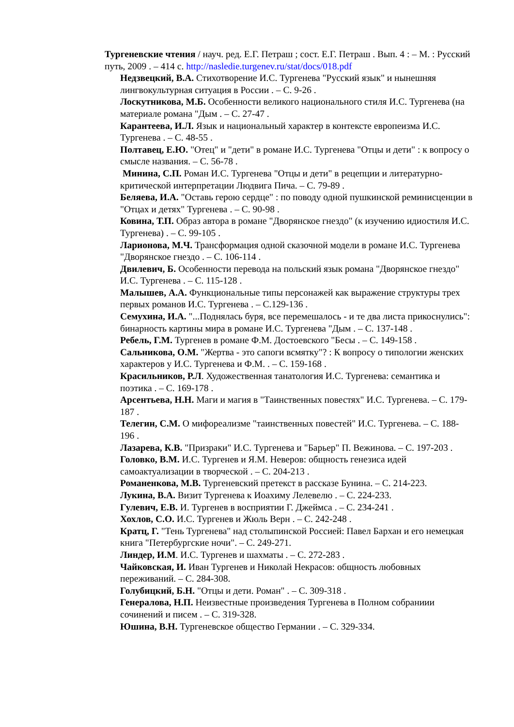Тургеневские чтения / науч. ред. Е.Г. Петраш ; сост. Е.Г. Петраш . Вып. 4 : – М. : Русский путь, 2009 . – 414 с. http://nasledie.turgenev.ru/stat/docs/018.pdf
Недзвецкий, В.А. Стихотворение И.С. Тургенева "Русский язык" и нынешняя лингвокультурная ситуация в России . – С. 9-26 .
Лоскутникова, М.Б. Особенности великого национального стиля И.С. Тургенева (на материале романа "Дым . – С. 27-47 .
Карантеева, И.Л. Язык и национальный характер в контексте европеизма И.С. Тургенева . – С. 48-55 .
Полтавец, Е.Ю. "Отец" и "дети" в романе И.С. Тургенева "Отцы и дети" : к вопросу о смысле названия. – С. 56-78 .
Минина, С.П. Роман И.С. Тургенева "Отцы и дети" в рецепции и литературно-критической интерпретации Людвига Пича. – С. 79-89 .
Беляева, И.А. "Оставь герою сердце" : по поводу одной пушкинской реминисценции в "Отцах и детях" Тургенева . – С. 90-98 .
Ковина, Т.П. Образ автора в романе "Дворянское гнездо" (к изучению идиостиля И.С. Тургенева) . – С. 99-105 .
Ларионова, М.Ч. Трансформация одной сказочной модели в романе И.С. Тургенева "Дворянское гнездо . – С. 106-114 .
Двилевич, Б. Особенности перевода на польский язык романа "Дворянское гнездо" И.С. Тургенева . – С. 115-128 .
Малышев, А.А. Функциональные типы персонажей как выражение структуры трех первых романов И.С. Тургенева . – С.129-136 .
Семухина, И.А. "...Поднялась буря, все перемешалось - и те два листа прикоснулись": бинарность картины мира в романе И.С. Тургенева "Дым . – С. 137-148 .
Ребель, Г.М. Тургенев в романе Ф.М. Достоевского "Бесы . – С. 149-158 .
Сальникова, О.М. "Жертва - это сапоги всмятку"? : К вопросу о типологии женских характеров у И.С. Тургенева и Ф.М. . – С. 159-168 .
Красильников, Р.Л. Художественная танатология И.С. Тургенева: семантика и поэтика . – С. 169-178 .
Арсентьева, Н.Н. Маги и магия в "Таинственных повестях" И.С. Тургенева. – С. 179-187 .
Телегин, С.М. О мифореализме "таинственных повестей" И.С. Тургенева. – С. 188-196 .
Лазарева, К.В. "Призраки" И.С. Тургенева и "Барьер" П. Вежинова. – С. 197-203 .
Головко, В.М. И.С. Тургенев и Я.М. Неверов: общность генезиса идей самоактуализации в творческой . – С. 204-213 .
Романенкова, М.В. Тургеневский претекст в рассказе Бунина. – С. 214-223.
Лукина, В.А. Визит Тургенева к Иоахиму Лелевелю . – С. 224-233.
Гулевич, Е.В. И. Тургенев в восприятии Г. Джеймса . – С. 234-241 .
Хохлов, С.О. И.С. Тургенев и Жюль Верн . – С. 242-248 .
Кратц, Г. "Тень Тургенева" над столыпинской Россией: Павел Бархан и его немецкая книга "Петербургские ночи". – С. 249-271.
Линдер, И.М. И.С. Тургенев и шахматы . – С. 272-283 .
Чайковская, И. Иван Тургенев и Николай Некрасов: общность любовных переживаний. – С. 284-308.
Голубицкий, Б.Н. "Отцы и дети. Роман" . – С. 309-318 .
Генералова, Н.П. Неизвестные произведения Тургенева в Полном собраниии сочинений и писем . – С. 319-328.
Юшина, В.Н. Тургеневское общество Германии . – С. 329-334.